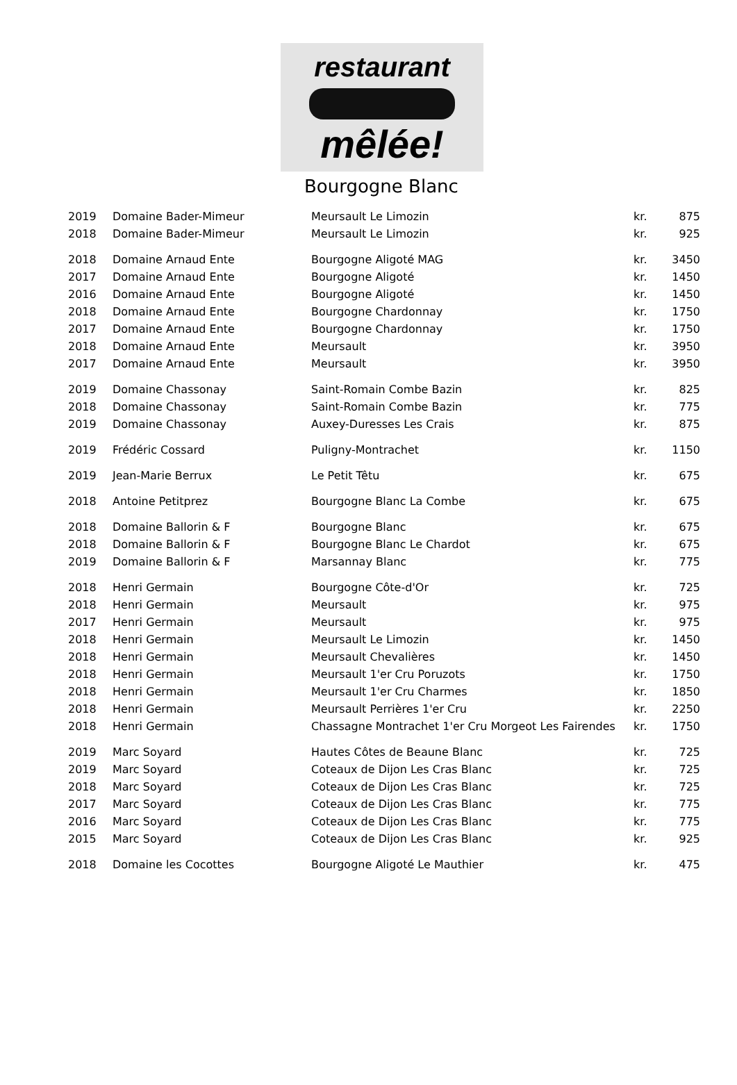restaurant
mêlée!
Bourgogne Blanc
| 2019 | Domaine Bader-Mimeur | Meursault Le Limozin | kr. | 875 |
| 2018 | Domaine Bader-Mimeur | Meursault Le Limozin | kr. | 925 |
| 2018 | Domaine Arnaud Ente | Bourgogne Aligoté MAG | kr. | 3450 |
| 2017 | Domaine Arnaud Ente | Bourgogne Aligoté | kr. | 1450 |
| 2016 | Domaine Arnaud Ente | Bourgogne Aligoté | kr. | 1450 |
| 2018 | Domaine Arnaud Ente | Bourgogne Chardonnay | kr. | 1750 |
| 2017 | Domaine Arnaud Ente | Bourgogne Chardonnay | kr. | 1750 |
| 2018 | Domaine Arnaud Ente | Meursault | kr. | 3950 |
| 2017 | Domaine Arnaud Ente | Meursault | kr. | 3950 |
| 2019 | Domaine Chassonay | Saint-Romain Combe Bazin | kr. | 825 |
| 2018 | Domaine Chassonay | Saint-Romain Combe Bazin | kr. | 775 |
| 2019 | Domaine Chassonay | Auxey-Duresses Les Crais | kr. | 875 |
| 2019 | Frédéric Cossard | Puligny-Montrachet | kr. | 1150 |
| 2019 | Jean-Marie Berrux | Le Petit Têtu | kr. | 675 |
| 2018 | Antoine Petitprez | Bourgogne Blanc La Combe | kr. | 675 |
| 2018 | Domaine Ballorin & F | Bourgogne Blanc | kr. | 675 |
| 2018 | Domaine Ballorin & F | Bourgogne Blanc Le Chardot | kr. | 675 |
| 2019 | Domaine Ballorin & F | Marsannay Blanc | kr. | 775 |
| 2018 | Henri Germain | Bourgogne Côte-d'Or | kr. | 725 |
| 2018 | Henri Germain | Meursault | kr. | 975 |
| 2017 | Henri Germain | Meursault | kr. | 975 |
| 2018 | Henri Germain | Meursault Le Limozin | kr. | 1450 |
| 2018 | Henri Germain | Meursault Chevalières | kr. | 1450 |
| 2018 | Henri Germain | Meursault 1'er Cru Poruzots | kr. | 1750 |
| 2018 | Henri Germain | Meursault 1'er Cru Charmes | kr. | 1850 |
| 2018 | Henri Germain | Meursault Perrières 1'er Cru | kr. | 2250 |
| 2018 | Henri Germain | Chassagne Montrachet 1'er Cru Morgeot Les Fairendes | kr. | 1750 |
| 2019 | Marc Soyard | Hautes Côtes de Beaune Blanc | kr. | 725 |
| 2019 | Marc Soyard | Coteaux de Dijon Les Cras Blanc | kr. | 725 |
| 2018 | Marc Soyard | Coteaux de Dijon Les Cras Blanc | kr. | 725 |
| 2017 | Marc Soyard | Coteaux de Dijon Les Cras Blanc | kr. | 775 |
| 2016 | Marc Soyard | Coteaux de Dijon Les Cras Blanc | kr. | 775 |
| 2015 | Marc Soyard | Coteaux de Dijon Les Cras Blanc | kr. | 925 |
| 2018 | Domaine les Cocottes | Bourgogne Aligoté Le Mauthier | kr. | 475 |